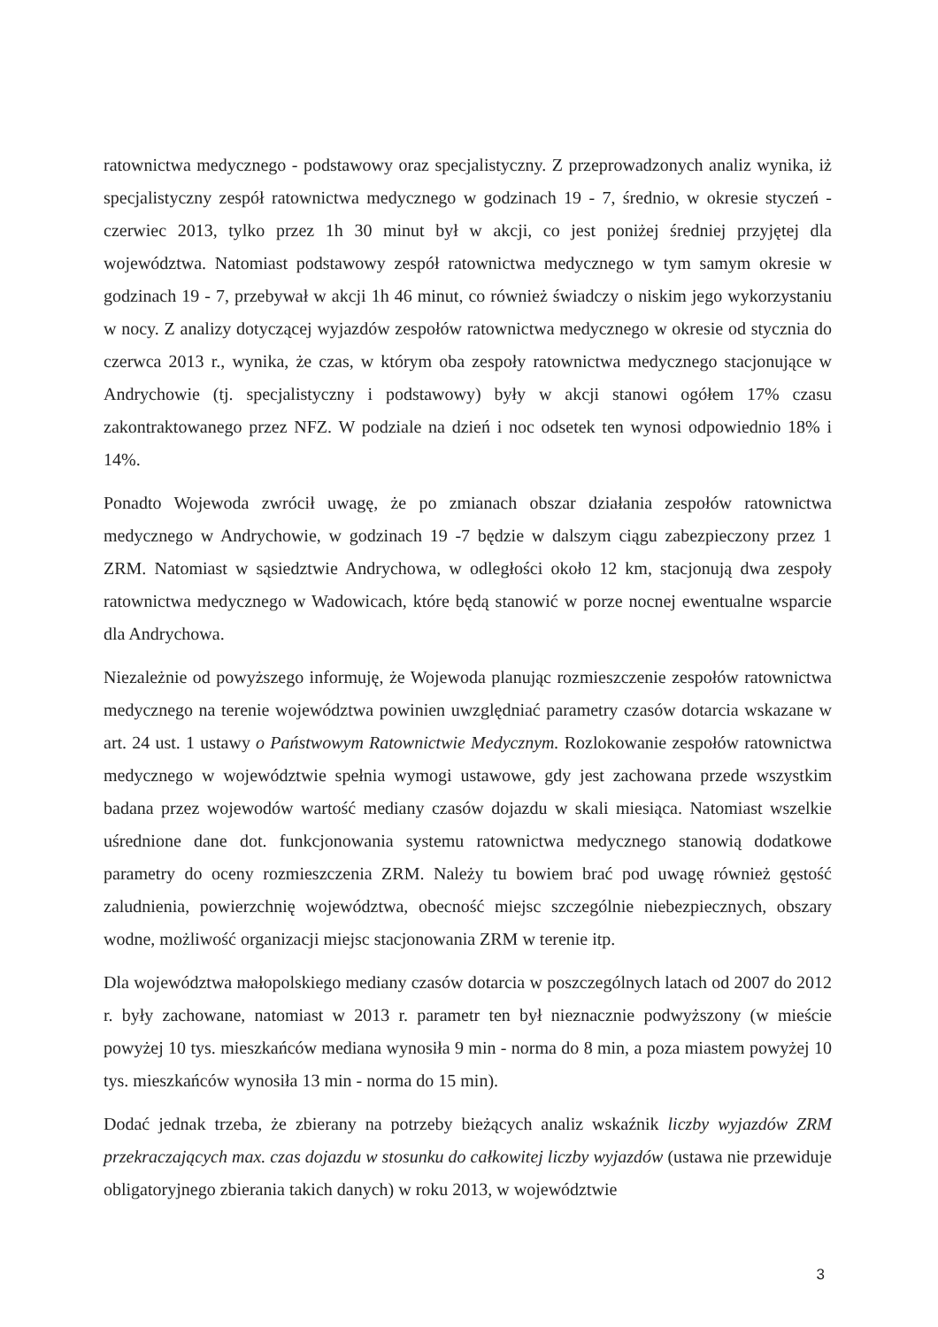ratownictwa medycznego - podstawowy oraz specjalistyczny. Z przeprowadzonych analiz wynika, iż specjalistyczny zespół ratownictwa medycznego w godzinach 19 - 7, średnio, w okresie styczeń - czerwiec 2013, tylko przez 1h 30 minut był w akcji, co jest poniżej średniej przyjętej dla województwa. Natomiast podstawowy zespół ratownictwa medycznego w tym samym okresie w godzinach 19 - 7, przebywał w akcji 1h 46 minut, co również świadczy o niskim jego wykorzystaniu w nocy. Z analizy dotyczącej wyjazdów zespołów ratownictwa medycznego w okresie od stycznia do czerwca 2013 r., wynika, że czas, w którym oba zespoły ratownictwa medycznego stacjonujące w Andrychowie (tj. specjalistyczny i podstawowy) były w akcji stanowi ogółem 17% czasu zakontraktowanego przez NFZ. W podziale na dzień i noc odsetek ten wynosi odpowiednio 18% i 14%.
Ponadto Wojewoda zwrócił uwagę, że po zmianach obszar działania zespołów ratownictwa medycznego w Andrychowie, w godzinach 19 -7 będzie w dalszym ciągu zabezpieczony przez 1 ZRM. Natomiast w sąsiedztwie Andrychowa, w odległości około 12 km, stacjonują dwa zespoły ratownictwa medycznego w Wadowicach, które będą stanowić w porze nocnej ewentualne wsparcie dla Andrychowa.
Niezależnie od powyższego informuję, że Wojewoda planując rozmieszczenie zespołów ratownictwa medycznego na terenie województwa powinien uwzględniać parametry czasów dotarcia wskazane w art. 24 ust. 1 ustawy o Państwowym Ratownictwie Medycznym. Rozlokowanie zespołów ratownictwa medycznego w województwie spełnia wymogi ustawowe, gdy jest zachowana przede wszystkim badana przez wojewodów wartość mediany czasów dojazdu w skali miesiąca. Natomiast wszelkie uśrednione dane dot. funkcjonowania systemu ratownictwa medycznego stanowią dodatkowe parametry do oceny rozmieszczenia ZRM. Należy tu bowiem brać pod uwagę również gęstość zaludnienia, powierzchnię województwa, obecność miejsc szczególnie niebezpiecznych, obszary wodne, możliwość organizacji miejsc stacjonowania ZRM w terenie itp.
Dla województwa małopolskiego mediany czasów dotarcia w poszczególnych latach od 2007 do 2012 r. były zachowane, natomiast w 2013 r. parametr ten był nieznacznie podwyższony (w mieście powyżej 10 tys. mieszkańców mediana wynosiła 9 min - norma do 8 min, a poza miastem powyżej 10 tys. mieszkańców wynosiła 13 min - norma do 15 min).
Dodać jednak trzeba, że zbierany na potrzeby bieżących analiz wskaźnik liczby wyjazdów ZRM przekraczających max. czas dojazdu w stosunku do całkowitej liczby wyjazdów (ustawa nie przewiduje obligatoryjnego zbierania takich danych) w roku 2013, w województwie
3